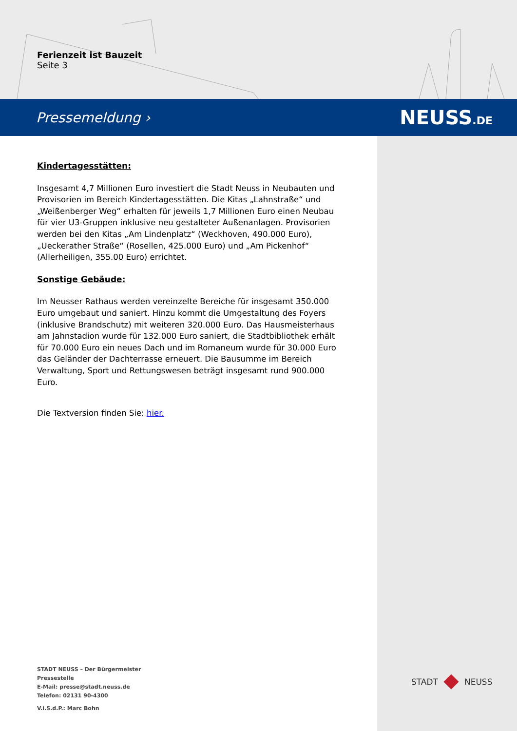Ferienzeit ist Bauzeit
Seite 3
Pressemeldung › NEUSS.DE
Kindertagesstätten:
Insgesamt 4,7 Millionen Euro investiert die Stadt Neuss in Neubauten und Provisorien im Bereich Kindertagesstätten. Die Kitas „Lahnstraße“ und „Weißenberger Weg“ erhalten für jeweils 1,7 Millionen Euro einen Neubau für vier U3-Gruppen inklusive neu gestalteter Außenanlagen. Provisorien werden bei den Kitas „Am Lindenplatz“ (Weckhoven, 490.000 Euro), „Ueckerather Straße“ (Rosellen, 425.000 Euro) und „Am Pickenhof“ (Allerheiligen, 355.00 Euro) errichtet.
Sonstige Gebäude:
Im Neusser Rathaus werden vereinzelte Bereiche für insgesamt 350.000 Euro umgebaut und saniert. Hinzu kommt die Umgestaltung des Foyers (inklusive Brandschutz) mit weiteren 320.000 Euro. Das Hausmeisterhaus am Jahnstadion wurde für 132.000 Euro saniert, die Stadtbibliothek erhält für 70.000 Euro ein neues Dach und im Romaneum wurde für 30.000 Euro das Geländer der Dachterrasse erneuert. Die Bausumme im Bereich Verwaltung, Sport und Rettungswesen beträgt insgesamt rund 900.000 Euro.
Die Textversion finden Sie: hier.
STADT NEUSS – Der Bürgermeister
Pressestelle
E-Mail: presse@stadt.neuss.de
Telefon: 02131 90-4300
V.i.S.d.P.: Marc Bohn
STADT NEUSS